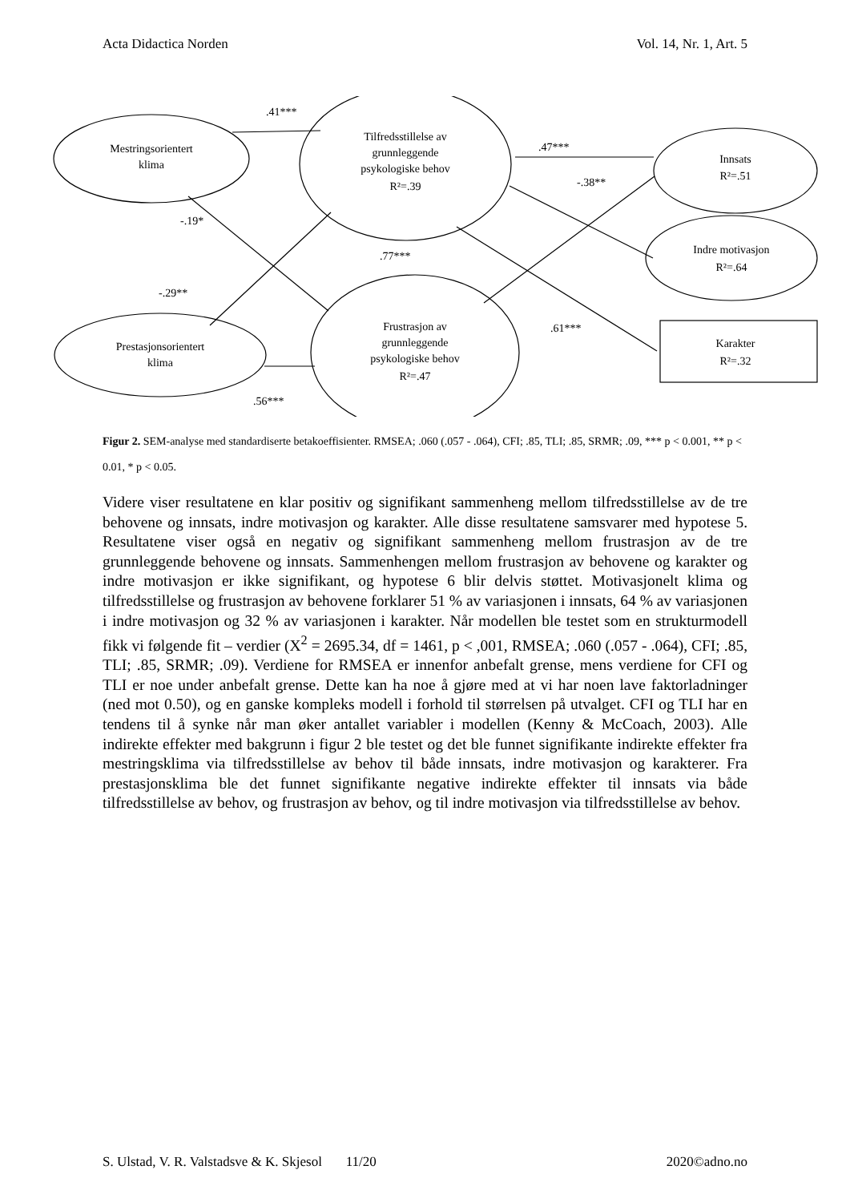Acta Didactica Norden Vol. 14, Nr. 1, Art. 5
.41***
Mestringsorientert
klima
Tilfredsstillelse av
grunnleggende
psykologiske behov
R²=.39
.47***
-.38**
Innsats
R²=.51
-.19*
.77***
Indre motivasjon
R²=.64
-.29**
.61***
Karakter
R²=.32
Frustrasjon av
grunnleggende
psykologiske behov
R²=.47
Prestasjonsorientert
klima
.56***
Figur 2. SEM-analyse med standardiserte betakoeffisienter. RMSEA; .060 (.057 - .064), CFI; .85, TLI; .85, SRMR; .09, *** p < 0.001, ** p < 0.01, * p < 0.05.
Videre viser resultatene en klar positiv og signifikant sammenheng mellom tilfredsstillelse av de tre behovene og innsats, indre motivasjon og karakter. Alle disse resultatene samsvarer med hypotese 5. Resultatene viser også en negativ og signifikant sammenheng mellom frustrasjon av de tre grunnleggende behovene og innsats. Sammenhengen mellom frustrasjon av behovene og karakter og indre motivasjon er ikke signifikant, og hypotese 6 blir delvis støttet. Motivasjonelt klima og tilfredsstillelse og frustrasjon av behovene forklarer 51 % av variasjonen i innsats, 64 % av variasjonen i indre motivasjon og 32 % av variasjonen i karakter. Når modellen ble testet som en strukturmodell fikk vi følgende fit – verdier (X<sup>2</sup> = 2695.34, df = 1461, p < ,001, RMSEA; .060 (.057 - .064), CFI; .85, TLI; .85, SRMR; .09). Verdiene for RMSEA er innenfor anbefalt grense, mens verdiene for CFI og TLI er noe under anbefalt grense. Dette kan ha noe å gjøre med at vi har noen lave faktorladninger (ned mot 0.50), og en ganske kompleks modell i forhold til størrelsen på utvalget. CFI og TLI har en tendens til å synke når man øker antallet variabler i modellen (Kenny & McCoach, 2003). Alle indirekte effekter med bakgrunn i figur 2 ble testet og det ble funnet signifikante indirekte effekter fra mestringsklima via tilfredsstillelse av behov til både innsats, indre motivasjon og karakterer. Fra prestasjonsklima ble det funnet signifikante negative indirekte effekter til innsats via både tilfredsstillelse av behov, og frustrasjon av behov, og til indre motivasjon via tilfredsstillelse av behov.
S. Ulstad, V. R. Valstadsve & K. Skjesol 11/20 2020©adno.no